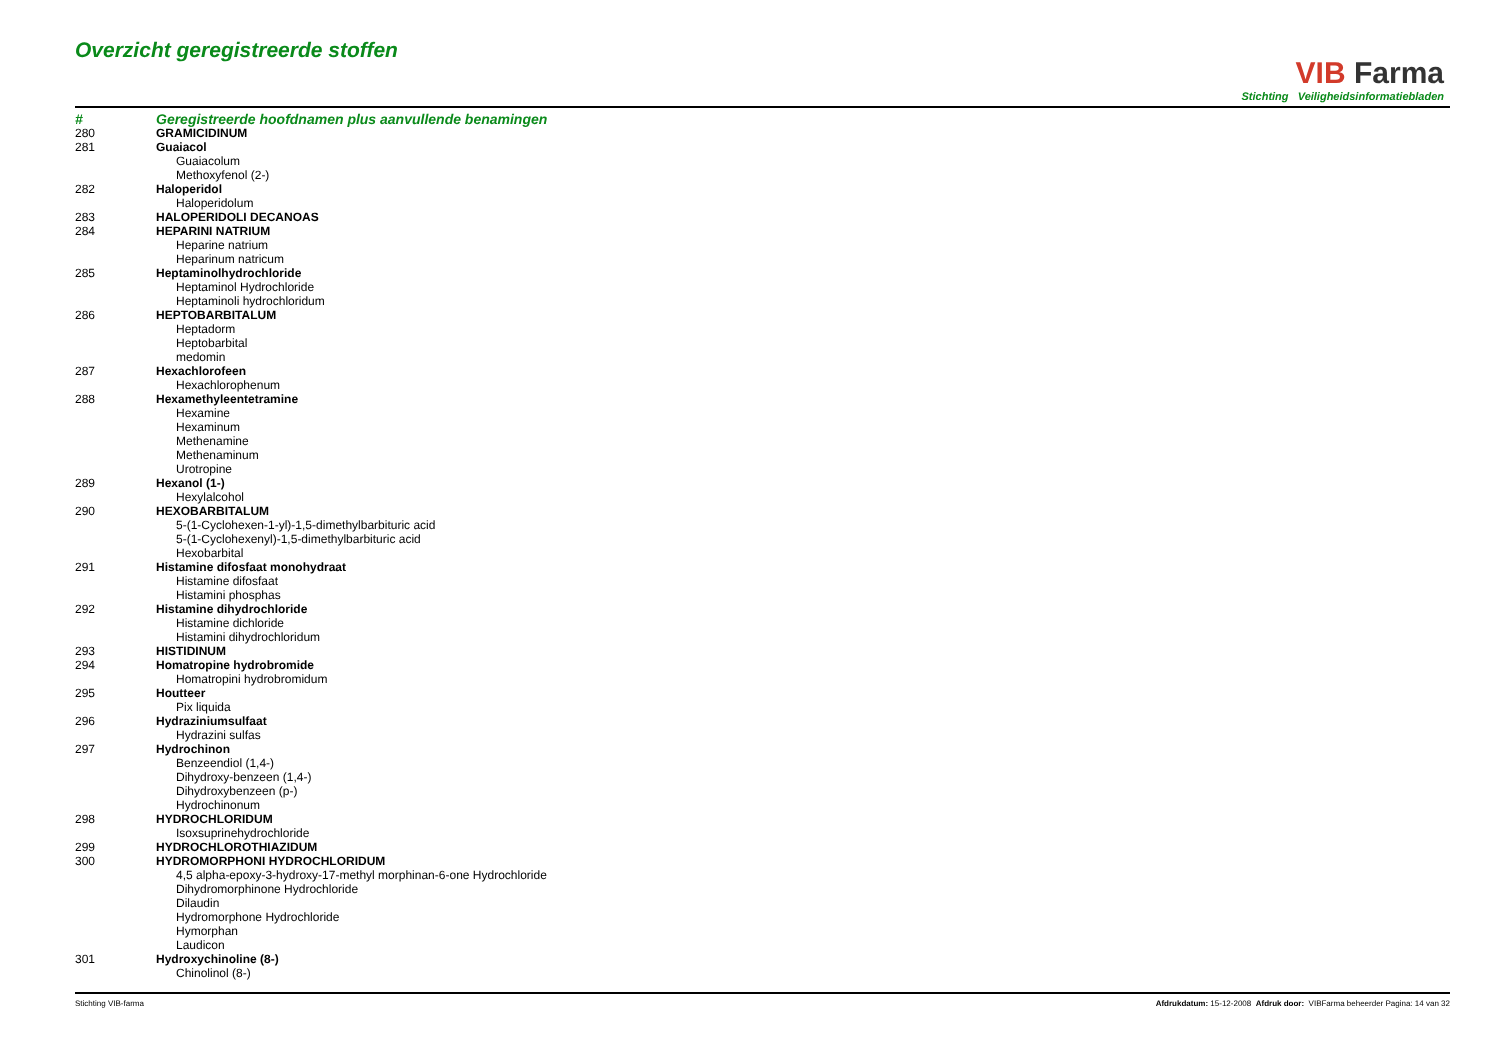Overzicht geregistreerde stoffen
VIB Farma
Stichting Veiligheidsinformatiebladen
| # | Geregistreerde hoofdnamen plus aanvullende benamingen |
| --- | --- |
| 280 | GRAMICIDINUM |
| 281 | Guaiacol |
| | Guaiacolum |
| | Methoxyfenol (2-) |
| 282 | Haloperidol |
| | Haloperidolum |
| 283 | HALOPERIDOLI DECANOAS |
| 284 | HEPARINI NATRIUM |
| | Heparine natrium |
| | Heparinum natricum |
| 285 | Heptaminolhydrochloride |
| | Heptaminol Hydrochloride |
| | Heptaminoli hydrochloridum |
| 286 | HEPTOBARBITALUM |
| | Heptadorm |
| | Heptobarbital |
| | medomin |
| 287 | Hexachlorofeen |
| | Hexachlorophenum |
| 288 | Hexamethyleentetramine |
| | Hexamine |
| | Hexaminum |
| | Methenamine |
| | Methenaminum |
| | Urotropine |
| 289 | Hexanol (1-) |
| | Hexylalcohol |
| 290 | HEXOBARBITALUM |
| | 5-(1-Cyclohexen-1-yl)-1,5-dimethylbarbituric acid |
| | 5-(1-Cyclohexenyl)-1,5-dimethylbarbituric acid |
| | Hexobarbital |
| 291 | Histamine difosfaat monohydraat |
| | Histamine difosfaat |
| | Histamini phosphas |
| 292 | Histamine dihydrochloride |
| | Histamine dichloride |
| | Histamini dihydrochloridum |
| 293 | HISTIDINUM |
| 294 | Homatropine hydrobromide |
| | Homatropini hydrobromidum |
| 295 | Houtteer |
| | Pix liquida |
| 296 | Hydraziniumsulfaat |
| | Hydrazini sulfas |
| 297 | Hydrochinon |
| | Benzeendiol (1,4-) |
| | Dihydroxy-benzeen (1,4-) |
| | Dihydroxybenzeen (p-) |
| | Hydrochinonum |
| 298 | HYDROCHLORIDUM |
| | Isoxsuprinehydrochloride |
| 299 | HYDROCHLOROTHIAZIDUM |
| 300 | HYDROMORPHONI HYDROCHLORIDUM |
| | 4,5 alpha-epoxy-3-hydroxy-17-methyl morphinan-6-one Hydrochloride |
| | Dihydromorphinone Hydrochloride |
| | Dilaudin |
| | Hydromorphone Hydrochloride |
| | Hymorphan |
| | Laudicon |
| 301 | Hydroxychinoline (8-) |
| | Chinolinol (8-) |
Stichting VIB-farma Afdrukdatum: 15-12-2008 Afdruk door: VIBFarma beheerder Pagina: 14 van 32